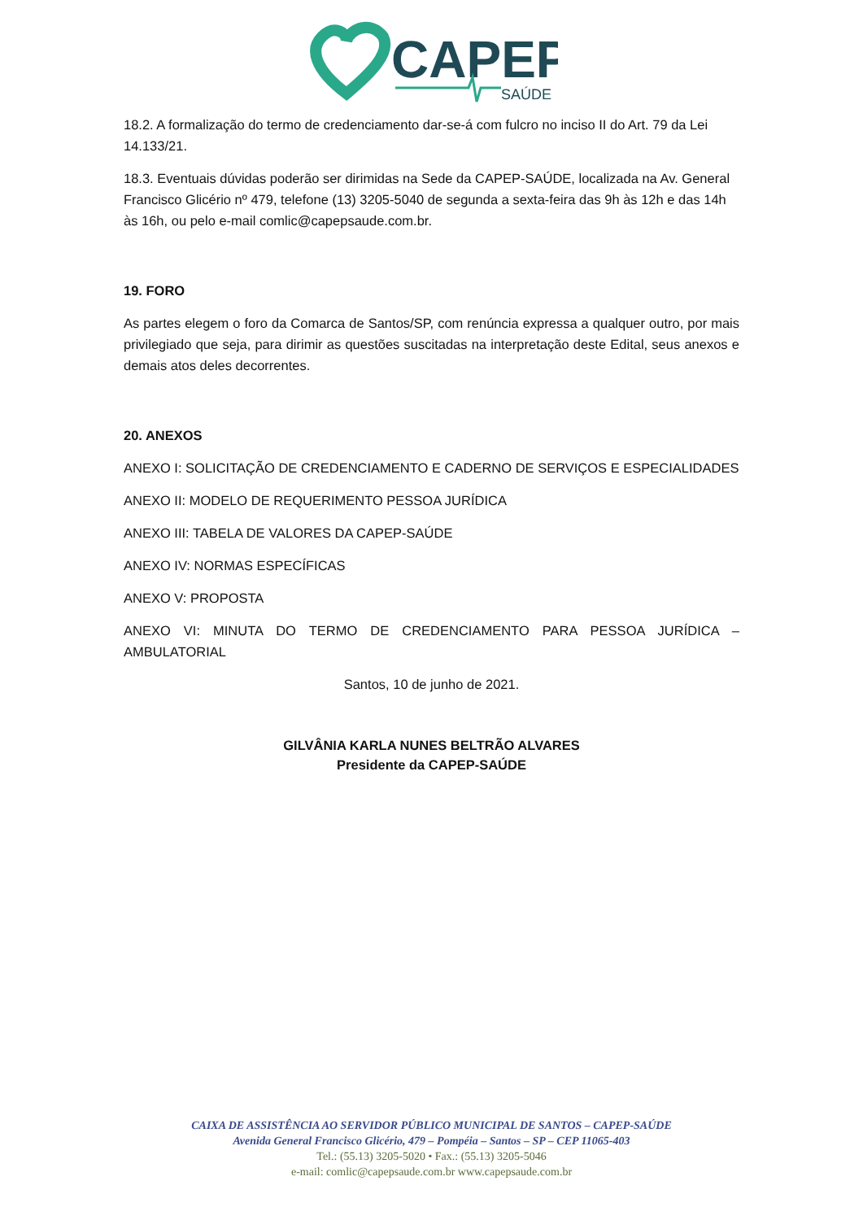CAPEP
SAÚDE
18.2. A formalização do termo de credenciamento dar-se-á com fulcro no inciso II do Art. 79 da Lei 14.133/21.
18.3. Eventuais dúvidas poderão ser dirimidas na Sede da CAPEP-SAÚDE, localizada na Av. General Francisco Glicério nº 479, telefone (13) 3205-5040 de segunda a sexta-feira das 9h às 12h e das 14h às 16h, ou pelo e-mail comlic@capepsaude.com.br.
19. FORO
As partes elegem o foro da Comarca de Santos/SP, com renúncia expressa a qualquer outro, por mais privilegiado que seja, para dirimir as questões suscitadas na interpretação deste Edital, seus anexos e demais atos deles decorrentes.
20. ANEXOS
ANEXO I: SOLICITAÇÃO DE CREDENCIAMENTO E CADERNO DE SERVIÇOS E ESPECIALIDADES
ANEXO II: MODELO DE REQUERIMENTO PESSOA JURÍDICA
ANEXO III: TABELA DE VALORES DA CAPEP-SAÚDE
ANEXO IV: NORMAS ESPECÍFICAS
ANEXO V: PROPOSTA
ANEXO VI: MINUTA DO TERMO DE CREDENCIAMENTO PARA PESSOA JURÍDICA – AMBULATORIAL
Santos, 10 de junho de 2021.
GILVÂNIA KARLA NUNES BELTRÃO ALVARES
Presidente da CAPEP-SAÚDE
CAIXA DE ASSISTÊNCIA AO SERVIDOR PÚBLICO MUNICIPAL DE SANTOS – CAPEP-SAÚDE
Avenida General Francisco Glicério, 479 – Pompéia – Santos – SP – CEP 11065-403
Tel.: (55.13) 3205-5020 • Fax.: (55.13) 3205-5046
e-mail: comlic@capepsaude.com.br www.capepsaude.com.br